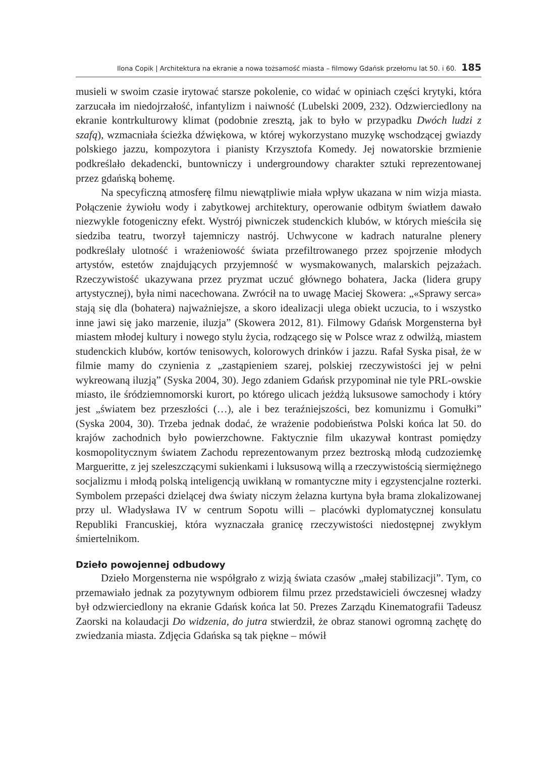Ilona Copik | Architektura na ekranie a nowa tożsamość miasta – filmowy Gdańsk przełomu lat 50. i 60. 185
musieli w swoim czasie irytować starsze pokolenie, co widać w opiniach części krytyki, która zarzucała im niedojrzałość, infantylizm i naiwność (Lubelski 2009, 232). Odzwierciedlony na ekranie kontrkulturowy klimat (podobnie zresztą, jak to było w przypadku Dwóch ludzi z szafą), wzmacniała ścieżka dźwiękowa, w której wykorzystano muzykę wschodzącej gwiazdy polskiego jazzu, kompozytora i pianisty Krzysztofa Komedy. Jej nowatorskie brzmienie podkreślało dekadencki, buntowniczy i undergroundowy charakter sztuki reprezentowanej przez gdańską bohemę.
Na specyficzną atmosferę filmu niewątpliwie miała wpływ ukazana w nim wizja miasta. Połączenie żywiołu wody i zabytkowej architektury, operowanie odbitym światłem dawało niezwykle fotogeniczny efekt. Wystrój piwniczek studenckich klubów, w których mieściła się siedziba teatru, tworzył tajemniczy nastrój. Uchwycone w kadrach naturalne plenery podkreślały ulotność i wrażeniowość świata przefiltrowanego przez spojrzenie młodych artystów, estetów znajdujących przyjemność w wysmakowanych, malarskich pejzażach. Rzeczywistość ukazywana przez pryzmat uczuć głównego bohatera, Jacka (lidera grupy artystycznej), była nimi nacechowana. Zwrócił na to uwagę Maciej Skowera: „«Sprawy serca» stają się dla (bohatera) najważniejsze, a skoro idealizacji ulega obiekt uczucia, to i wszystko inne jawi się jako marzenie, iluzja” (Skowera 2012, 81). Filmowy Gdańsk Morgensterna był miastem młodej kultury i nowego stylu życia, rodzącego się w Polsce wraz z odwilżą, miastem studenckich klubów, kortów tenisowych, kolorowych drinków i jazzu. Rafał Syska pisał, że w filmie mamy do czynienia z „zastąpieniem szarej, polskiej rzeczywistości jej w pełni wykreowaną iluzją” (Syska 2004, 30). Jego zdaniem Gdańsk przypominał nie tyle PRL-owskie miasto, ile śródziemnomorski kurort, po którego ulicach jeżdżą luksusowe samochody i który jest „światem bez przeszłości (…), ale i bez teraźniejszości, bez komunizmu i Gomułki” (Syska 2004, 30). Trzeba jednak dodać, że wrażenie podobieństwa Polski końca lat 50. do krajów zachodnich było powierzchowne. Faktycznie film ukazywał kontrast pomiędzy kosmopolitycznym światem Zachodu reprezentowanym przez beztroską młodą cudzoziemkę Margueritte, z jej szeleszczącymi sukienkami i luksusową willą a rzeczywistością siermiężnego socjalizmu i młodą polską inteligencją uwikłaną w romantyczne mity i egzystencjalne rozterki. Symbolem przepaści dzielącej dwa światy niczym żelazna kurtyna była brama zlokalizowanej przy ul. Władysława IV w centrum Sopotu willi – placówki dyplomatycznej konsulatu Republiki Francuskiej, która wyznaczała granicę rzeczywistości niedostępnej zwykłym śmiertelnikom.
Dzieło powojennej odbudowy
Dzieło Morgensterna nie współgrało z wizją świata czasów „małej stabilizacji”. Tym, co przemawiało jednak za pozytywnym odbiorem filmu przez przedstawicieli ówczesnej władzy był odzwierciedlony na ekranie Gdańsk końca lat 50. Prezes Zarządu Kinematografii Tadeusz Zaorski na kolaudacji Do widzenia, do jutra stwierdził, że obraz stanowi ogromną zachętę do zwiedzania miasta. Zdjęcia Gdańska są tak piękne – mówił